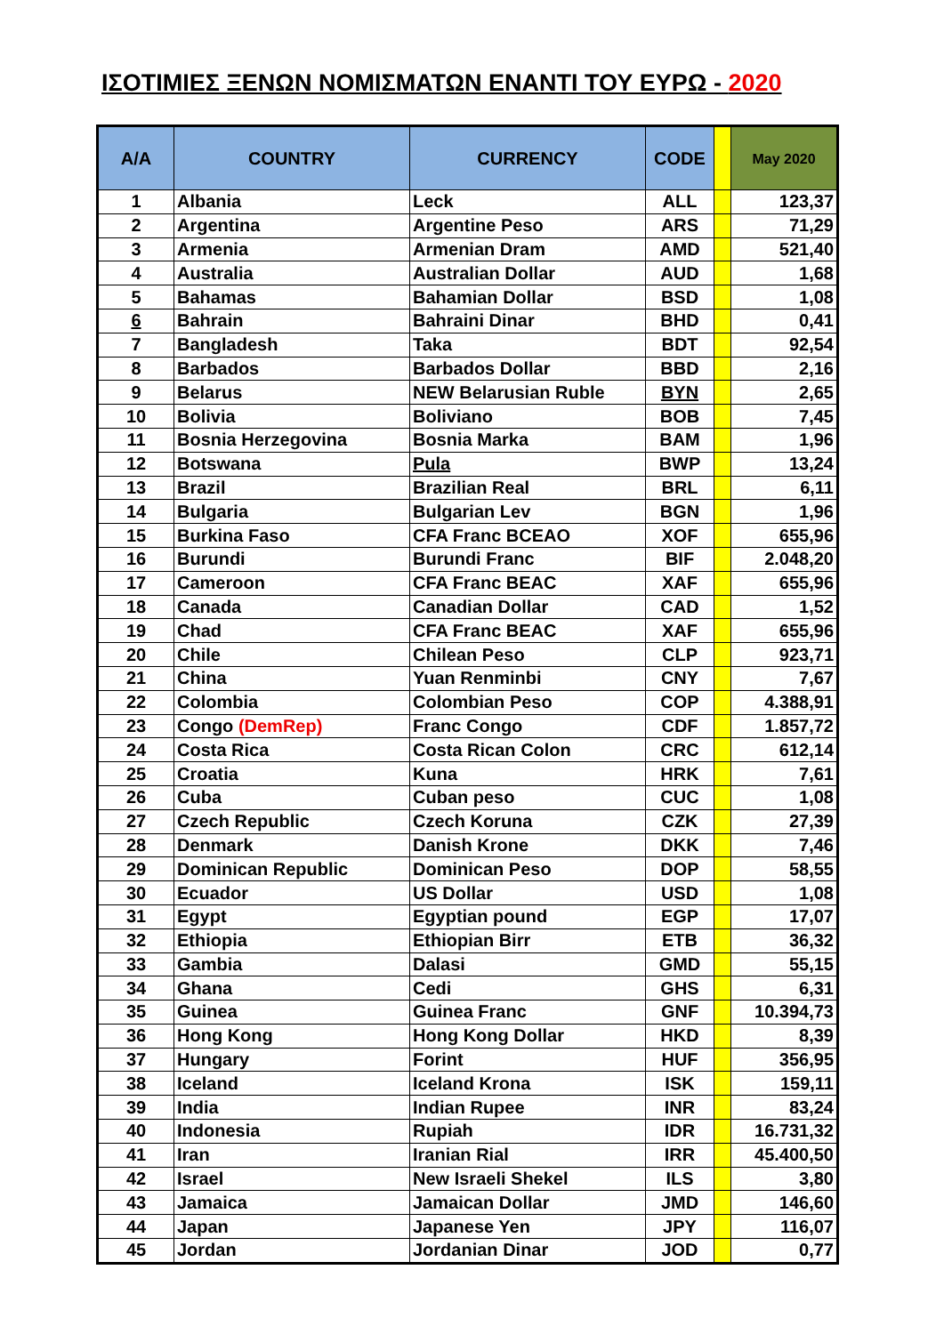ΙΣΟΤΙΜΙΕΣ ΞΕΝΩΝ ΝΟΜΙΣΜΑΤΩΝ ΕΝΑΝΤΙ ΤΟΥ ΕΥΡΩ - 2020
| Α/Α | COUNTRY | CURRENCY | CODE | | May 2020 |
| --- | --- | --- | --- | --- | --- |
| 1 | Albania | Leck | ALL | | 123,37 |
| 2 | Argentina | Argentine Peso | ARS | | 71,29 |
| 3 | Armenia | Armenian Dram | AMD | | 521,40 |
| 4 | Australia | Australian Dollar | AUD | | 1,68 |
| 5 | Bahamas | Bahamian Dollar | BSD | | 1,08 |
| 6 | Bahrain | Bahraini Dinar | BHD | | 0,41 |
| 7 | Bangladesh | Taka | BDT | | 92,54 |
| 8 | Barbados | Barbados Dollar | BBD | | 2,16 |
| 9 | Belarus | NEW Belarusian Ruble | BYN | | 2,65 |
| 10 | Bolivia | Boliviano | BOB | | 7,45 |
| 11 | Bosnia Herzegovina | Bosnia Marka | BAM | | 1,96 |
| 12 | Botswana | Pula | BWP | | 13,24 |
| 13 | Brazil | Brazilian Real | BRL | | 6,11 |
| 14 | Bulgaria | Bulgarian Lev | BGN | | 1,96 |
| 15 | Burkina Faso | CFA Franc BCEAO | XOF | | 655,96 |
| 16 | Burundi | Burundi Franc | BIF | | 2.048,20 |
| 17 | Cameroon | CFA Franc BEAC | XAF | | 655,96 |
| 18 | Canada | Canadian Dollar | CAD | | 1,52 |
| 19 | Chad | CFA Franc BEAC | XAF | | 655,96 |
| 20 | Chile | Chilean Peso | CLP | | 923,71 |
| 21 | China | Yuan Renminbi | CNY | | 7,67 |
| 22 | Colombia | Colombian Peso | COP | | 4.388,91 |
| 23 | Congo (DemRep) | Franc Congo | CDF | | 1.857,72 |
| 24 | Costa Rica | Costa Rican Colon | CRC | | 612,14 |
| 25 | Croatia | Kuna | HRK | | 7,61 |
| 26 | Cuba | Cuban peso | CUC | | 1,08 |
| 27 | Czech Republic | Czech Koruna | CZK | | 27,39 |
| 28 | Denmark | Danish Krone | DKK | | 7,46 |
| 29 | Dominican Republic | Dominican Peso | DOP | | 58,55 |
| 30 | Ecuador | US Dollar | USD | | 1,08 |
| 31 | Egypt | Egyptian pound | EGP | | 17,07 |
| 32 | Ethiopia | Ethiopian Birr | ETB | | 36,32 |
| 33 | Gambia | Dalasi | GMD | | 55,15 |
| 34 | Ghana | Cedi | GHS | | 6,31 |
| 35 | Guinea | Guinea Franc | GNF | | 10.394,73 |
| 36 | Hong Kong | Hong Kong Dollar | HKD | | 8,39 |
| 37 | Hungary | Forint | HUF | | 356,95 |
| 38 | Iceland | Iceland Krona | ISK | | 159,11 |
| 39 | India | Indian Rupee | INR | | 83,24 |
| 40 | Indonesia | Rupiah | IDR | | 16.731,32 |
| 41 | Iran | Iranian Rial | IRR | | 45.400,50 |
| 42 | Israel | New Israeli Shekel | ILS | | 3,80 |
| 43 | Jamaica | Jamaican Dollar | JMD | | 146,60 |
| 44 | Japan | Japanese Yen | JPY | | 116,07 |
| 45 | Jordan | Jordanian Dinar | JOD | | 0,77 |